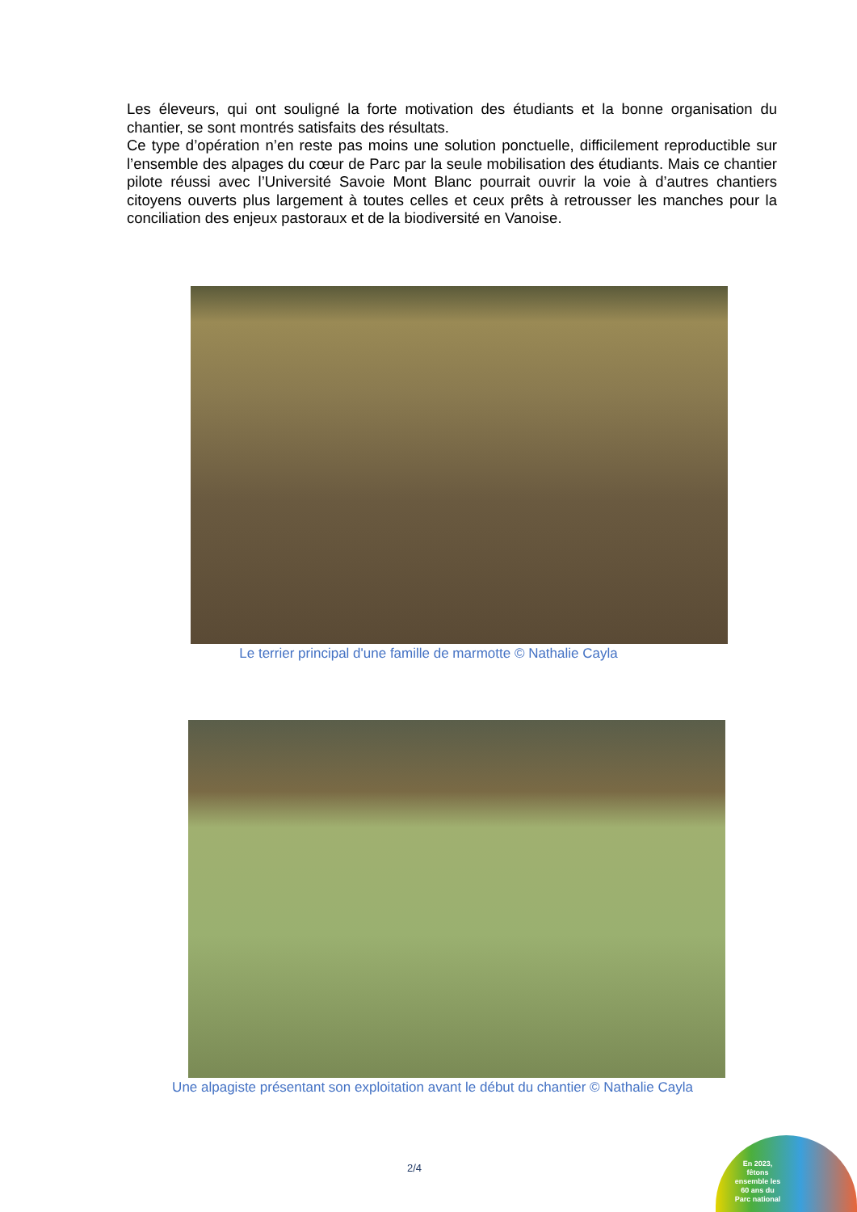Les éleveurs, qui ont souligné la forte motivation des étudiants et la bonne organisation du chantier, se sont montrés satisfaits des résultats.
Ce type d’opération n’en reste pas moins une solution ponctuelle, difficilement reproductible sur l’ensemble des alpages du cœur de Parc par la seule mobilisation des étudiants. Mais ce chantier pilote réussi avec l’Université Savoie Mont Blanc pourrait ouvrir la voie à d’autres chantiers citoyens ouverts plus largement à toutes celles et ceux prêts à retrousser les manches pour la conciliation des enjeux pastoraux et de la biodiversité en Vanoise.
Le terrier principal d'une famille de marmotte © Nathalie Cayla
Une alpagiste présentant son exploitation avant le début du chantier © Nathalie Cayla
2/4
En 2023, fêtons ensemble les 60 ans du Parc national